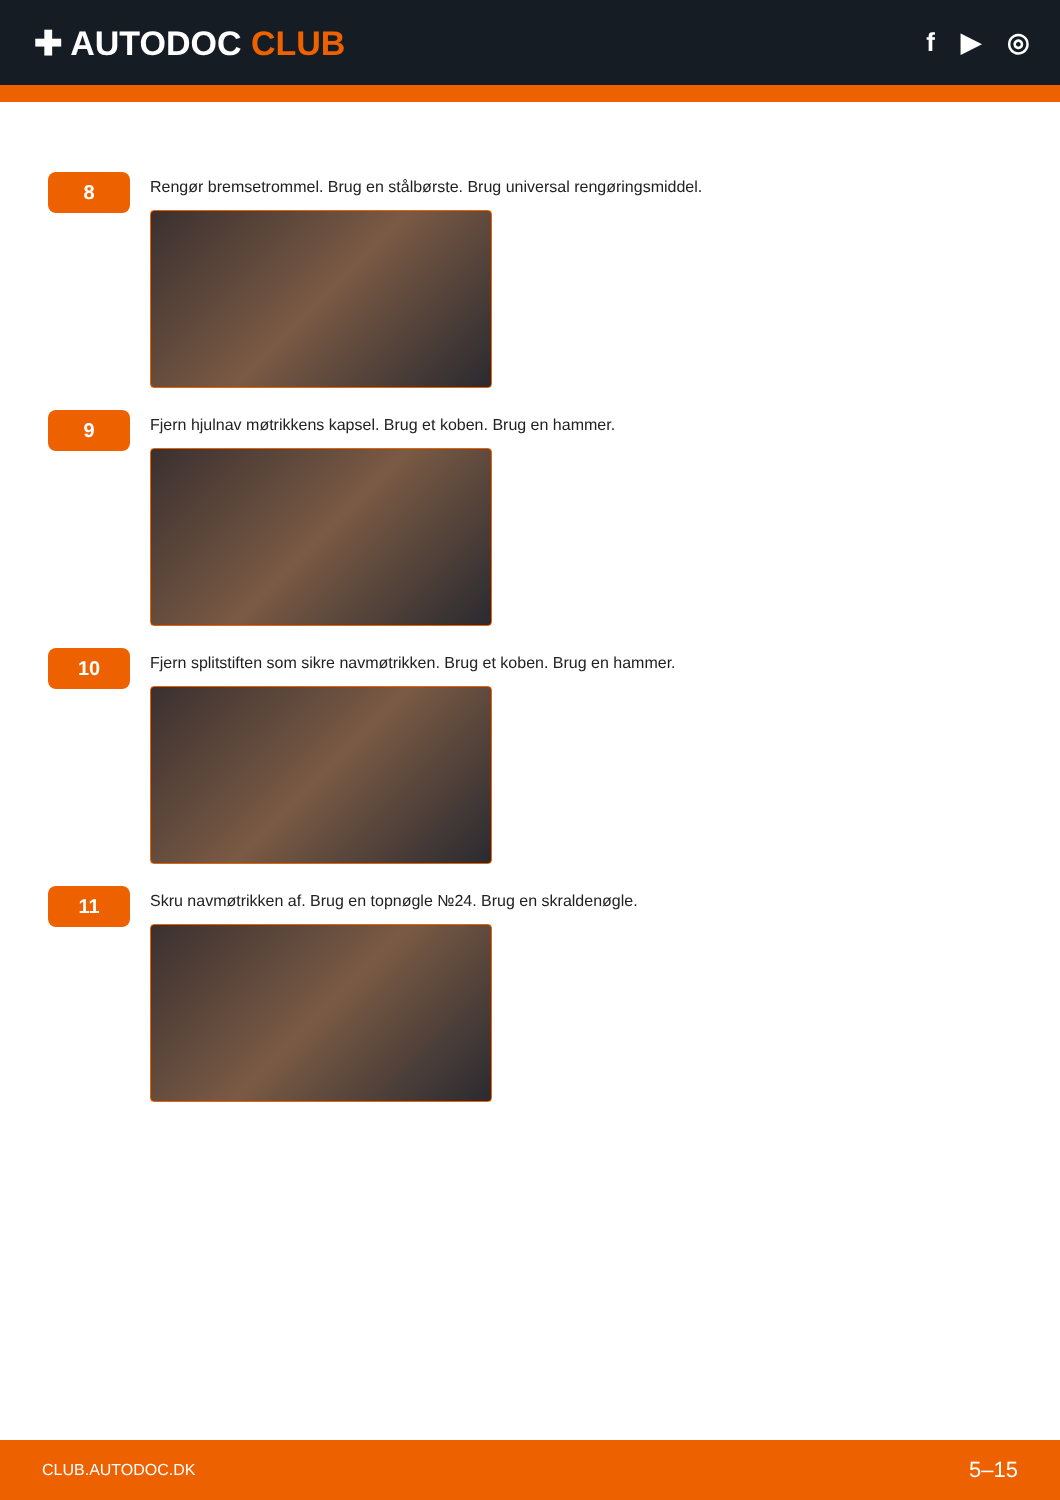✚ AUTODOC CLUB
f ▶ ◎
8
Rengør bremsetrommel. Brug en stålbørste. Brug universal rengøringsmiddel.
9
Fjern hjulnav møtrikkens kapsel. Brug et koben. Brug en hammer.
10
Fjern splitstiften som sikre navmøtrikken. Brug et koben. Brug en hammer.
11
Skru navmøtrikken af. Brug en topnøgle №24. Brug en skraldenøgle.
CLUB.AUTODOC.DK 5–15